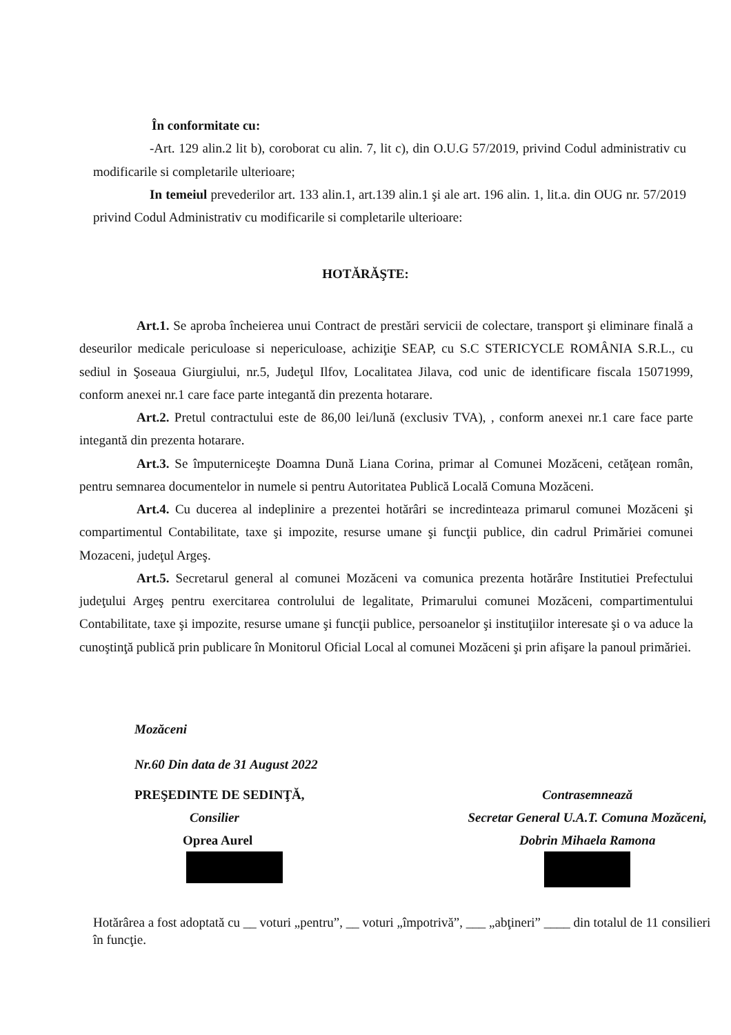În conformitate cu:
-Art. 129 alin.2 lit b), coroborat cu alin. 7, lit c), din O.U.G 57/2019, privind Codul administrativ cu modificarile si completarile ulterioare;
In temeiul prevederilor art. 133 alin.1, art.139 alin.1 şi ale art. 196 alin. 1, lit.a. din OUG nr. 57/2019 privind Codul Administrativ cu modificarile si completarile ulterioare:
HOTĂRĂŞTE:
Art.1. Se aproba încheierea unui Contract de prestări servicii de colectare, transport şi eliminare finală a deseurilor medicale periculoase si nepericuloase, achiziţie SEAP, cu S.C STERICYCLE ROMÂNIA S.R.L., cu sediul in Şoseaua Giurgiului, nr.5, Judeţul Ilfov, Localitatea Jilava, cod unic de identificare fiscala 15071999, conform anexei nr.1 care face parte integantă din prezenta hotarare.
Art.2. Pretul contractului este de 86,00 lei/lună (exclusiv TVA), , conform anexei nr.1 care face parte integantă din prezenta hotarare.
Art.3. Se împuterniceşte Doamna Dună Liana Corina, primar al Comunei Mozăceni, cetăţean român, pentru semnarea documentelor in numele si pentru Autoritatea Publică Locală Comuna Mozăceni.
Art.4. Cu ducerea al indeplinire a prezentei hotărâri se incredinteaza primarul comunei Mozăceni şi compartimentul Contabilitate, taxe şi impozite, resurse umane şi funcţii publice, din cadrul Primăriei comunei Mozaceni, judeţul Argeş.
Art.5. Secretarul general al comunei Mozăceni va comunica prezenta hotărâre Institutiei Prefectului judeţului Argeş pentru exercitarea controlului de legalitate, Primarului comunei Mozăceni, compartimentului Contabilitate, taxe şi impozite, resurse umane şi funcţii publice, persoanelor şi instituţiilor interesate şi o va aduce la cunoştinţă publică prin publicare în Monitorul Oficial Local al comunei Mozăceni şi prin afişare la panoul primăriei.
Mozăceni
Nr.60 Din data de 31 August 2022
PREŞEDINTE DE SEDINŢĂ,
Consilier
Oprea Aurel
Contrasemnează
Secretar General U.A.T. Comuna Mozăceni,
Dobrin Mihaela Ramona
Hotărârea a fost adoptată cu __ voturi „pentru”, __ voturi „împotrivă”, ___ „abţineri” ____ din totalul de 11 consilieri în funcţie.